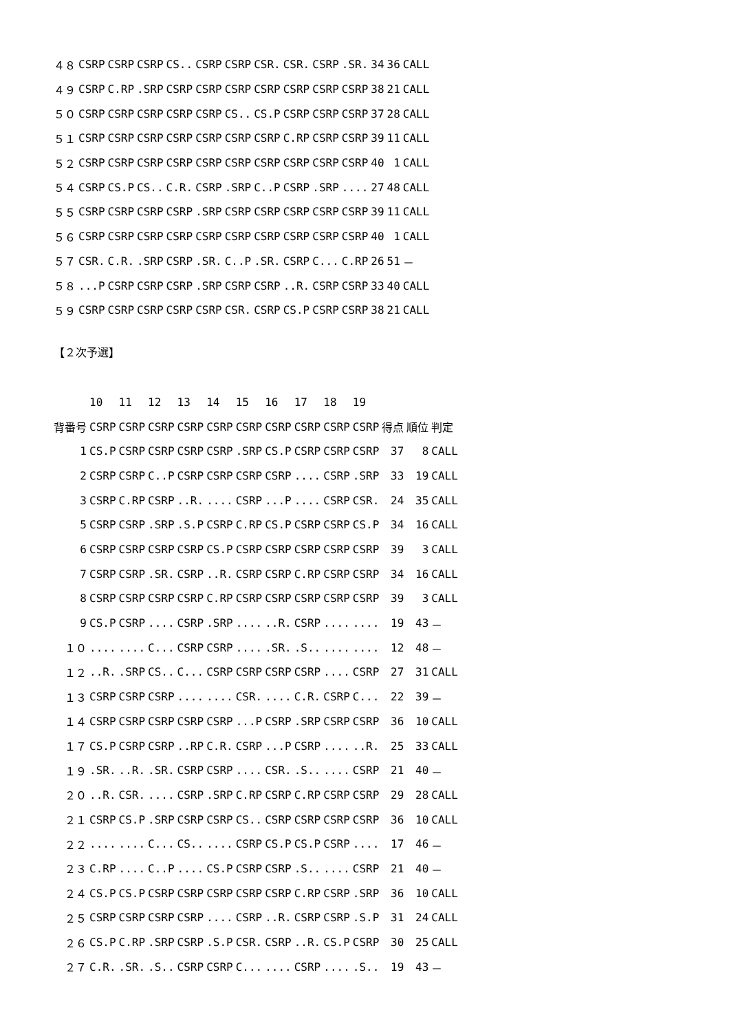| ４８ | CSRP | CSRP | CSRP | CS.. | CSRP | CSRP | CSR. | CSR. | CSRP | .SR. | 34 | 36 | CALL |
| ４９ | CSRP | C.RP | .SRP | CSRP | CSRP | CSRP | CSRP | CSRP | CSRP | CSRP | 38 | 21 | CALL |
| ５０ | CSRP | CSRP | CSRP | CSRP | CSRP | CS.. | CS.P | CSRP | CSRP | CSRP | 37 | 28 | CALL |
| ５１ | CSRP | CSRP | CSRP | CSRP | CSRP | CSRP | CSRP | C.RP | CSRP | CSRP | 39 | 11 | CALL |
| ５２ | CSRP | CSRP | CSRP | CSRP | CSRP | CSRP | CSRP | CSRP | CSRP | CSRP | 40 | 1 | CALL |
| ５４ | CSRP | CS.P | CS.. | C.R. | CSRP | .SRP | C..P | CSRP | .SRP | .... | 27 | 48 | CALL |
| ５５ | CSRP | CSRP | CSRP | CSRP | .SRP | CSRP | CSRP | CSRP | CSRP | CSRP | 39 | 11 | CALL |
| ５６ | CSRP | CSRP | CSRP | CSRP | CSRP | CSRP | CSRP | CSRP | CSRP | CSRP | 40 | 1 | CALL |
| ５７ | CSR. | C.R. | .SRP | CSRP | .SR. | C..P | .SR. | CSRP | C... | C.RP | 26 | 51 | － |
| ５８ | ...P | CSRP | CSRP | CSRP | .SRP | CSRP | CSRP | ..R. | CSRP | CSRP | 33 | 40 | CALL |
| ５９ | CSRP | CSRP | CSRP | CSRP | CSRP | CSR. | CSRP | CS.P | CSRP | CSRP | 38 | 21 | CALL |
【２次予選】
| | 10 | 11 | 12 | 13 | 14 | 15 | 16 | 17 | 18 | 19 | | | |
| --- | --- | --- | --- | --- | --- | --- | --- | --- | --- | --- | --- | --- | --- |
| 背番号 | CSRP | CSRP | CSRP | CSRP | CSRP | CSRP | CSRP | CSRP | CSRP | CSRP | 得点 | 順位 | 判定 |
| 1 | CS.P | CSRP | CSRP | CSRP | CSRP | .SRP | CS.P | CSRP | CSRP | CSRP | 37 | 8 | CALL |
| 2 | CSRP | CSRP | C..P | CSRP | CSRP | CSRP | CSRP | .... | CSRP | .SRP | 33 | 19 | CALL |
| 3 | CSRP | C.RP | CSRP | ..R. | .... | CSRP | ...P | .... | CSRP | CSR. | 24 | 35 | CALL |
| 5 | CSRP | CSRP | .SRP | .S.P | CSRP | C.RP | CS.P | CSRP | CSRP | CS.P | 34 | 16 | CALL |
| 6 | CSRP | CSRP | CSRP | CSRP | CS.P | CSRP | CSRP | CSRP | CSRP | CSRP | 39 | 3 | CALL |
| 7 | CSRP | CSRP | .SR. | CSRP | ..R. | CSRP | CSRP | C.RP | CSRP | CSRP | 34 | 16 | CALL |
| 8 | CSRP | CSRP | CSRP | CSRP | C.RP | CSRP | CSRP | CSRP | CSRP | CSRP | 39 | 3 | CALL |
| 9 | CS.P | CSRP | .... | CSRP | .SRP | .... | ..R. | CSRP | .... | .... | 19 | 43 | － |
| １０ | .... | .... | C... | CSRP | CSRP | .... | .SR. | .S.. | .... | .... | 12 | 48 | － |
| １２ | ..R. | .SRP | CS.. | C... | CSRP | CSRP | CSRP | CSRP | .... | CSRP | 27 | 31 | CALL |
| １３ | CSRP | CSRP | CSRP | .... | .... | CSR. | .... | C.R. | CSRP | C... | 22 | 39 | － |
| １４ | CSRP | CSRP | CSRP | CSRP | CSRP | ...P | CSRP | .SRP | CSRP | CSRP | 36 | 10 | CALL |
| １７ | CS.P | CSRP | CSRP | ..RP | C.R. | CSRP | ...P | CSRP | .... | ..R. | 25 | 33 | CALL |
| １９ | .SR. | ..R. | .SR. | CSRP | CSRP | .... | CSR. | .S.. | .... | CSRP | 21 | 40 | － |
| ２０ | ..R. | CSR. | .... | CSRP | .SRP | C.RP | CSRP | C.RP | CSRP | CSRP | 29 | 28 | CALL |
| ２１ | CSRP | CS.P | .SRP | CSRP | CSRP | CS.. | CSRP | CSRP | CSRP | CSRP | 36 | 10 | CALL |
| ２２ | .... | .... | C... | CS.. | .... | CSRP | CS.P | CS.P | CSRP | .... | 17 | 46 | － |
| ２３ | C.RP | .... | C..P | .... | CS.P | CSRP | CSRP | .S.. | .... | CSRP | 21 | 40 | － |
| ２４ | CS.P | CS.P | CSRP | CSRP | CSRP | CSRP | CSRP | C.RP | CSRP | .SRP | 36 | 10 | CALL |
| ２５ | CSRP | CSRP | CSRP | CSRP | .... | CSRP | ..R. | CSRP | CSRP | .S.P | 31 | 24 | CALL |
| ２６ | CS.P | C.RP | .SRP | CSRP | .S.P | CSR. | CSRP | ..R. | CS.P | CSRP | 30 | 25 | CALL |
| ２７ | C.R. | .SR. | .S.. | CSRP | CSRP | C... | .... | CSRP | .... | .S.. | 19 | 43 | － |